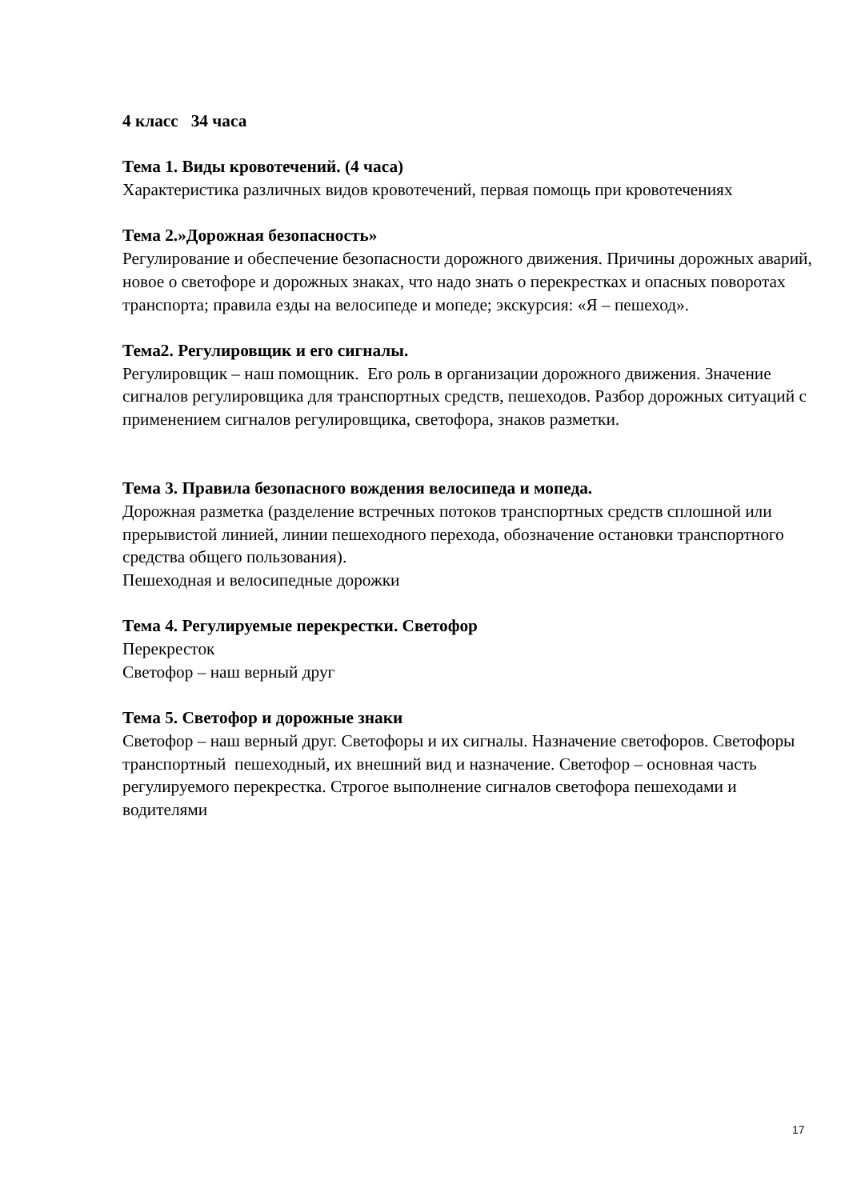4 класс 34 часа
Тема 1. Виды кровотечений. (4 часа)
Характеристика различных видов кровотечений, первая помощь при кровотечениях
Тема 2.»Дорожная безопасность»
Регулирование и обеспечение безопасности дорожного движения. Причины дорожных аварий, новое о светофоре и дорожных знаках, что надо знать о перекрестках и опасных поворотах транспорта; правила езды на велосипеде и мопеде; экскурсия: «Я – пешеход».
Тема2. Регулировщик и его сигналы.
Регулировщик – наш помощник. Его роль в организации дорожного движения. Значение сигналов регулировщика для транспортных средств, пешеходов. Разбор дорожных ситуаций с применением сигналов регулировщика, светофора, знаков разметки.
Тема 3. Правила безопасного вождения велосипеда и мопеда.
Дорожная разметка (разделение встречных потоков транспортных средств сплошной или прерывистой линией, линии пешеходного перехода, обозначение остановки транспортного средства общего пользования).
Пешеходная и велосипедные дорожки
Тема 4. Регулируемые перекрестки. Светофор
Перекресток
Светофор – наш верный друг
Тема 5. Светофор и дорожные знаки
Светофор – наш верный друг. Светофоры и их сигналы. Назначение светофоров. Светофоры транспортный пешеходный, их внешний вид и назначение. Светофор – основная часть регулируемого перекрестка. Строгое выполнение сигналов светофора пешеходами и водителями
17